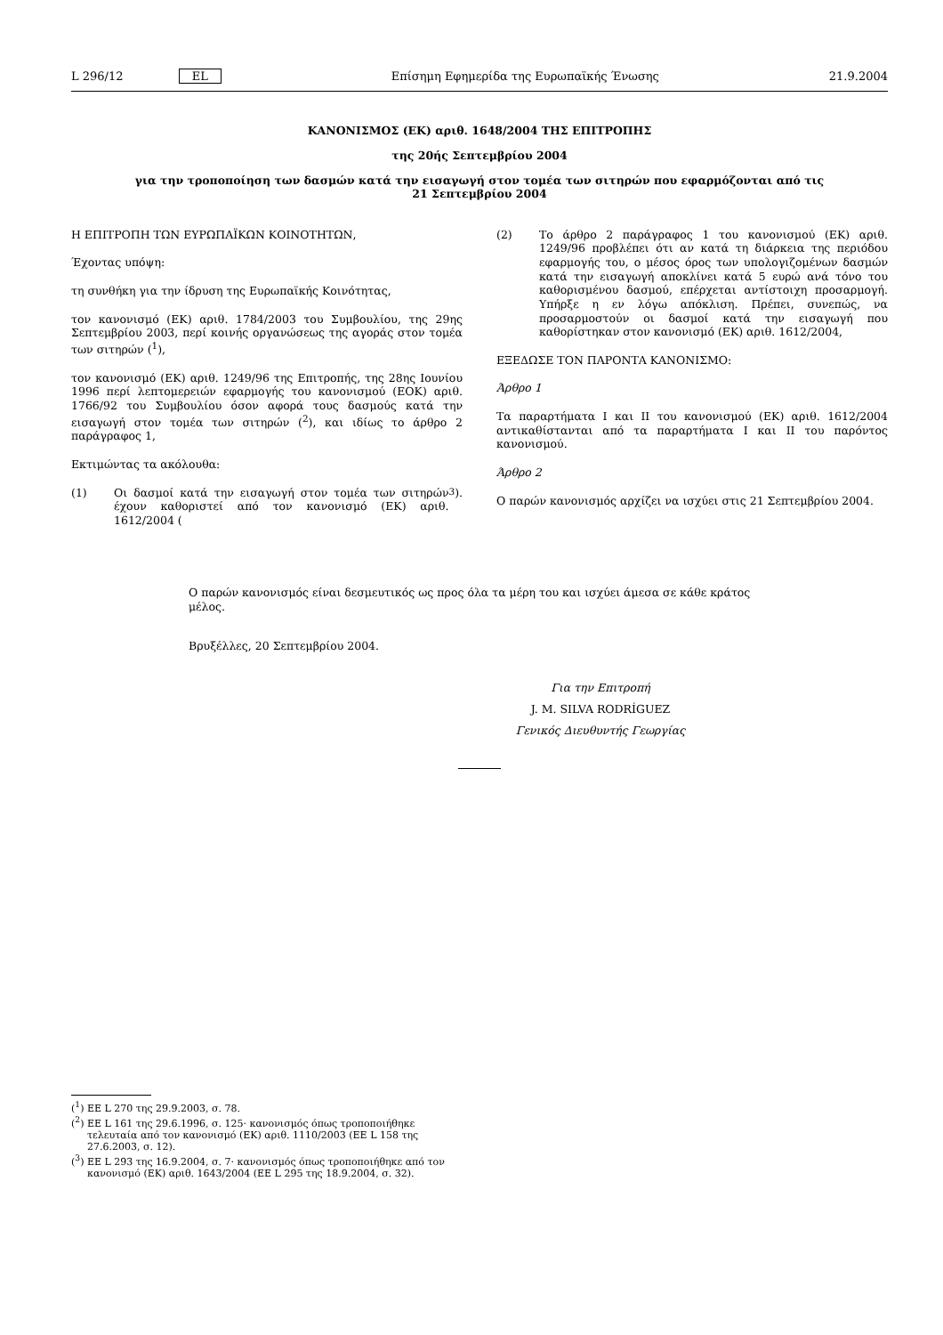L 296/12 EL Επίσημη Εφημερίδα της Ευρωπαϊκής Ένωσης 21.9.2004
ΚΑΝΟΝΙΣΜΟΣ (ΕΚ) αριθ. 1648/2004 ΤΗΣ ΕΠΙΤΡΟΠΗΣ
της 20ής Σεπτεμβρίου 2004
για την τροποποίηση των δασμών κατά την εισαγωγή στον τομέα των σιτηρών που εφαρμόζονται από τις
21 Σεπτεμβρίου 2004
Η ΕΠΙΤΡΟΠΗ ΤΩΝ ΕΥΡΩΠΑΪΚΩΝ ΚΟΙΝΟΤΗΤΩΝ,
Έχοντας υπόψη:
τη συνθήκη για την ίδρυση της Ευρωπαϊκής Κοινότητας,
τον κανονισμό (ΕΚ) αριθ. 1784/2003 του Συμβουλίου, της 29ης Σεπτεμβρίου 2003, περί κοινής οργανώσεως της αγοράς στον τομέα των σιτηρών (<sup>1</sup>),
τον κανονισμό (ΕΚ) αριθ. 1249/96 της Επιτροπής, της 28ης Ιουνίου 1996 περί λεπτομερειών εφαρμογής του κανονισμού (ΕΟΚ) αριθ. 1766/92 του Συμβουλίου όσον αφορά τους δασμούς κατά την εισαγωγή στον τομέα των σιτηρών (<sup>2</sup>), και ιδίως το άρθρο 2 παράγραφος 1,
Εκτιμώντας τα ακόλουθα:
(1) Οι δασμοί κατά την εισαγωγή στον τομέα των σιτηρών έχουν καθοριστεί από τον κανονισμό (ΕΚ) αριθ. 1612/2004 (<sup>3</sup>).
(2) Το άρθρο 2 παράγραφος 1 του κανονισμού (ΕΚ) αριθ. 1249/96 προβλέπει ότι αν κατά τη διάρκεια της περιόδου εφαρμογής του, ο μέσος όρος των υπολογιζομένων δασμών κατά την εισαγωγή αποκλίνει κατά 5 ευρώ ανά τόνο του καθορισμένου δασμού, επέρχεται αντίστοιχη προσαρμογή. Υπήρξε η εν λόγω απόκλιση. Πρέπει, συνεπώς, να προσαρμοστούν οι δασμοί κατά την εισαγωγή που καθορίστηκαν στον κανονισμό (ΕΚ) αριθ. 1612/2004,
ΕΞΕΔΩΣΕ ΤΟΝ ΠΑΡΟΝΤΑ ΚΑΝΟΝΙΣΜΟ:
Άρθρο 1
Τα παραρτήματα I και II του κανονισμού (ΕΚ) αριθ. 1612/2004 αντικαθίστανται από τα παραρτήματα I και II του παρόντος κανονισμού.
Άρθρο 2
Ο παρών κανονισμός αρχίζει να ισχύει στις 21 Σεπτεμβρίου 2004.
Ο παρών κανονισμός είναι δεσμευτικός ως προς όλα τα μέρη του και ισχύει άμεσα σε κάθε κράτος μέλος.
Βρυξέλλες, 20 Σεπτεμβρίου 2004.
Για την Επιτροπή
J. M. SILVA RODRÍGUEZ
Γενικός Διευθυντής Γεωργίας
(<sup>1</sup>) ΕΕ L 270 της 29.9.2003, σ. 78.
(<sup>2</sup>) ΕΕ L 161 της 29.6.1996, σ. 125· κανονισμός όπως τροποποιήθηκε τελευταία από τον κανονισμό (ΕΚ) αριθ. 1110/2003 (ΕΕ L 158 της 27.6.2003, σ. 12).
(<sup>3</sup>) ΕΕ L 293 της 16.9.2004, σ. 7· κανονισμός όπως τροποποιήθηκε από τον κανονισμό (ΕΚ) αριθ. 1643/2004 (ΕΕ L 295 της 18.9.2004, σ. 32).